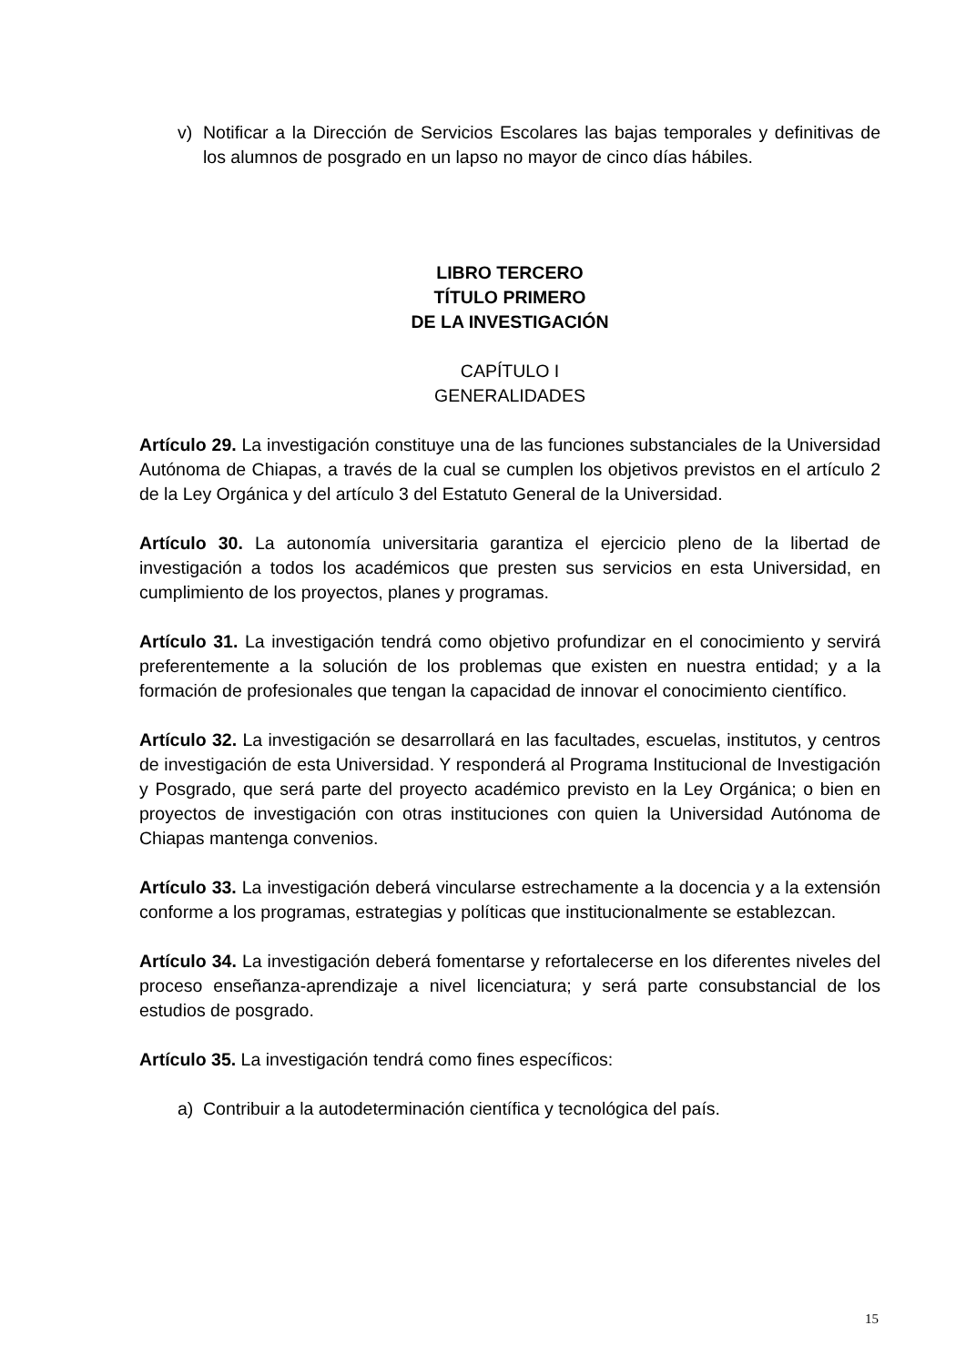v) Notificar a la Dirección de Servicios Escolares las bajas temporales y definitivas de los alumnos de posgrado en un lapso no mayor de cinco días hábiles.
LIBRO TERCERO
TÍTULO PRIMERO
DE LA INVESTIGACIÓN
CAPÍTULO I
GENERALIDADES
Artículo 29. La investigación constituye una de las funciones substanciales de la Universidad Autónoma de Chiapas, a través de la cual se cumplen los objetivos previstos en el artículo 2 de la Ley Orgánica y del artículo 3 del Estatuto General de la Universidad.
Artículo 30. La autonomía universitaria garantiza el ejercicio pleno de la libertad de investigación a todos los académicos que presten sus servicios en esta Universidad, en cumplimiento de los proyectos, planes y programas.
Artículo 31. La investigación tendrá como objetivo profundizar en el conocimiento y servirá preferentemente a la solución de los problemas que existen en nuestra entidad; y a la formación de profesionales que tengan la capacidad de innovar el conocimiento científico.
Artículo 32. La investigación se desarrollará en las facultades, escuelas, institutos, y centros de investigación de esta Universidad. Y responderá al Programa Institucional de Investigación y Posgrado, que será parte del proyecto académico previsto en la Ley Orgánica; o bien en proyectos de investigación con otras instituciones con quien la Universidad Autónoma de Chiapas mantenga convenios.
Artículo 33. La investigación deberá vincularse estrechamente a la docencia y a la extensión conforme a los programas, estrategias y políticas que institucionalmente se establezcan.
Artículo 34. La investigación deberá fomentarse y refortalecerse en los diferentes niveles del proceso enseñanza-aprendizaje a nivel licenciatura; y será parte consubstancial de los estudios de posgrado.
Artículo 35. La investigación tendrá como fines específicos:
a) Contribuir a la autodeterminación científica y tecnológica del país.
15